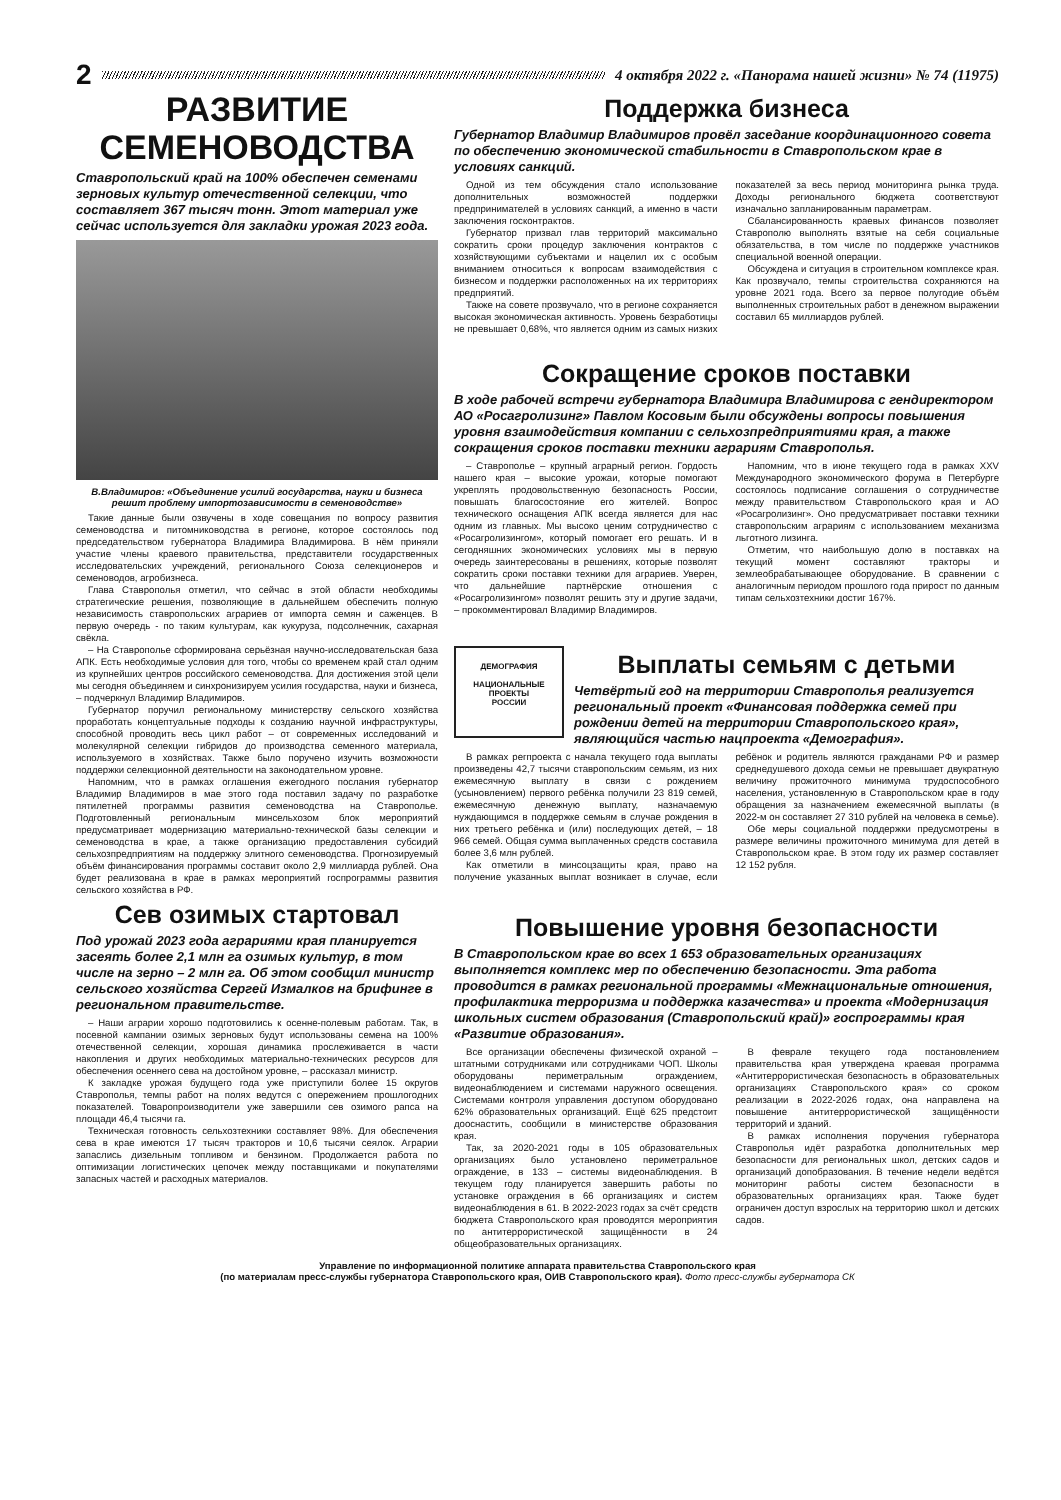2 4 октября 2022 г. «Панорама нашей жизни» № 74 (11975)
РАЗВИТИЕ
СЕМЕНОВОДСТВА
Ставропольский край на 100% обеспечен семенами зерновых культур отечественной селекции, что составляет 367 тысяч тонн. Этот материал уже сейчас используется для закладки урожая 2023 года.
В.Владимиров: «Объединение усилий государства, науки и бизнеса решит проблему импортозависимости в семеноводстве»
Такие данные были озвучены в ходе совещания по вопросу развития семеноводства и питомниководства в регионе, которое состоялось под председательством губернатора Владимира Владимирова. В нём приняли участие члены краевого правительства, представители государственных исследовательских учреждений, регионального Союза селекционеров и семеноводов, агробизнеса.
Глава Ставрополья отметил, что сейчас в этой области необходимы стратегические решения, позволяющие в дальнейшем обеспечить полную независимость ставропольских аграриев от импорта семян и саженцев. В первую очередь - по таким культурам, как кукуруза, подсолнечник, сахарная свёкла.
– На Ставрополье сформирована серьёзная научно-исследовательская база АПК. Есть необходимые условия для того, чтобы со временем край стал одним из крупнейших центров российского семеноводства. Для достижения этой цели мы сегодня объединяем и синхронизируем усилия государства, науки и бизнеса, – подчеркнул Владимир Владимиров.
Губернатор поручил региональному министерству сельского хозяйства проработать концептуальные подходы к созданию научной инфраструктуры, способной проводить весь цикл работ – от современных исследований и молекулярной селекции гибридов до производства семенного материала, используемого в хозяйствах. Также было поручено изучить возможности поддержки селекционной деятельности на законодательном уровне.
Напомним, что в рамках оглашения ежегодного послания губернатор Владимир Владимиров в мае этого года поставил задачу по разработке пятилетней программы развития семеноводства на Ставрополье. Подготовленный региональным минсельхозом блок мероприятий предусматривает модернизацию материально-технической базы селекции и семеноводства в крае, а также организацию предоставления субсидий сельхозпредприятиям на поддержку элитного семеноводства. Прогнозируемый объём финансирования программы составит около 2,9 миллиарда рублей. Она будет реализована в крае в рамках мероприятий госпрограммы развития сельского хозяйства в РФ.
Сев озимых стартовал
Под урожай 2023 года аграриями края планируется засеять более 2,1 млн га озимых культур, в том числе на зерно – 2 млн га. Об этом сообщил министр сельского хозяйства Сергей Измалков на брифинге в региональном правительстве.
– Наши аграрии хорошо подготовились к осенне-полевым работам. Так, в посевной кампании озимых зерновых будут использованы семена на 100% отечественной селекции, хорошая динамика прослеживается в части накопления и других необходимых материально-технических ресурсов для обеспечения осеннего сева на достойном уровне, – рассказал министр.
К закладке урожая будущего года уже приступили более 15 округов Ставрополья, темпы работ на полях ведутся с опережением прошлогодних показателей. Товаропроизводители уже завершили сев озимого рапса на площади 46,4 тысячи га.
Техническая готовность сельхозтехники составляет 98%. Для обеспечения сева в крае имеются 17 тысяч тракторов и 10,6 тысячи сеялок. Аграрии запаслись дизельным топливом и бензином. Продолжается работа по оптимизации логистических цепочек между поставщиками и покупателями запасных частей и расходных материалов.
Поддержка бизнеса
Губернатор Владимир Владимиров провёл заседание координационного совета по обеспечению экономической стабильности в Ставропольском крае в условиях санкций.
Одной из тем обсуждения стало использование дополнительных возможностей поддержки предпринимателей в условиях санкций, а именно в части заключения госконтрактов.
Губернатор призвал глав территорий максимально сократить сроки процедур заключения контрактов с хозяйствующими субъектами и нацелил их с особым вниманием относиться к вопросам взаимодействия с бизнесом и поддержки расположенных на их территориях предприятий.
Также на совете прозвучало, что в регионе сохраняется высокая экономическая активность. Уровень безработицы не превышает 0,68%, что является одним из самых низких показателей за весь период мониторинга рынка труда. Доходы регионального бюджета соответствуют изначально запланированным параметрам.
Сбалансированность краевых финансов позволяет Ставрополю выполнять взятые на себя социальные обязательства, в том числе по поддержке участников специальной военной операции.
Обсуждена и ситуация в строительном комплексе края. Как прозвучало, темпы строительства сохраняются на уровне 2021 года. Всего за первое полугодие объём выполненных строительных работ в денежном выражении составил 65 миллиардов рублей.
Сокращение сроков поставки
В ходе рабочей встречи губернатора Владимира Владимирова с гендиректором АО «Росагролизинг» Павлом Косовым были обсуждены вопросы повышения уровня взаимодействия компании с сельхозпредприятиями края, а также сокращения сроков поставки техники аграриям Ставрополья.
– Ставрополье – крупный аграрный регион. Гордость нашего края – высокие урожаи, которые помогают укреплять продовольственную безопасность России, повышать благосостояние его жителей. Вопрос технического оснащения АПК всегда является для нас одним из главных. Мы высоко ценим сотрудничество с «Росагролизингом», который помогает его решать. И в сегодняшних экономических условиях мы в первую очередь заинтересованы в решениях, которые позволят сократить сроки поставки техники для аграриев. Уверен, что дальнейшие партнёрские отношения с «Росагролизингом» позволят решить эту и другие задачи, – прокомментировал Владимир Владимиров.
Напомним, что в июне текущего года в рамках XXV Международного экономического форума в Петербурге состоялось подписание соглашения о сотрудничестве между правительством Ставропольского края и АО «Росагролизинг». Оно предусматривает поставки техники ставропольским аграриям с использованием механизма льготного лизинга.
Отметим, что наибольшую долю в поставках на текущий момент составляют тракторы и землеобрабатывающее оборудование. В сравнении с аналогичным периодом прошлого года прирост по данным типам сельхозтехники достиг 167%.
ДЕМОГРАФИЯ
НАЦИОНАЛЬНЫЕ
ПРОЕКТЫ
РОССИИ
Выплаты семьям с детьми
Четвёртый год на территории Ставрополья реализуется региональный проект «Финансовая поддержка семей при рождении детей на территории Ставропольского края», являющийся частью нацпроекта «Демография».
В рамках регпроекта с начала текущего года выплаты произведены 42,7 тысячи ставропольским семьям, из них ежемесячную выплату в связи с рождением (усыновлением) первого ребёнка получили 23 819 семей, ежемесячную денежную выплату, назначаемую нуждающимся в поддержке семьям в случае рождения в них третьего ребёнка и (или) последующих детей, – 18 966 семей. Общая сумма выплаченных средств составила более 3,6 млн рублей.
Как отметили в минсоцзащиты края, право на получение указанных выплат возникает в случае, если ребёнок и родитель являются гражданами РФ и размер среднедушевого дохода семьи не превышает двукратную величину прожиточного минимума трудоспособного населения, установленную в Ставропольском крае в году обращения за назначением ежемесячной выплаты (в 2022-м он составляет 27 310 рублей на человека в семье).
Обе меры социальной поддержки предусмотрены в размере величины прожиточного минимума для детей в Ставропольском крае. В этом году их размер составляет 12 152 рубля.
Повышение уровня безопасности
В Ставропольском крае во всех 1 653 образовательных организациях выполняется комплекс мер по обеспечению безопасности. Эта работа проводится в рамках региональной программы «Межнациональные отношения, профилактика терроризма и поддержка казачества» и проекта «Модернизация школьных систем образования (Ставропольский край)» госпрограммы края «Развитие образования».
Все организации обеспечены физической охраной – штатными сотрудниками или сотрудниками ЧОП. Школы оборудованы периметральным ограждением, видеонаблюдением и системами наружного освещения. Системами контроля управления доступом оборудовано 62% образовательных организаций. Ещё 625 предстоит дооснастить, сообщили в министерстве образования края.
Так, за 2020-2021 годы в 105 образовательных организациях было установлено периметральное ограждение, в 133 – системы видеонаблюдения. В текущем году планируется завершить работы по установке ограждения в 66 организациях и систем видеонаблюдения в 61. В 2022-2023 годах за счёт средств бюджета Ставропольского края проводятся мероприятия по антитеррористической защищённости в 24 общеобразовательных организациях.
В феврале текущего года постановлением правительства края утверждена краевая программа «Антитеррористическая безопасность в образовательных организациях Ставропольского края» со сроком реализации в 2022-2026 годах, она направлена на повышение антитеррористической защищённости территорий и зданий.
В рамках исполнения поручения губернатора Ставрополья идёт разработка дополнительных мер безопасности для региональных школ, детских садов и организаций допобразования. В течение недели ведётся мониторинг работы систем безопасности в образовательных организациях края. Также будет ограничен доступ взрослых на территорию школ и детских садов.
Управление по информационной политике аппарата правительства Ставропольского края
(по материалам пресс-службы губернатора Ставропольского края, ОИВ Ставропольского края). Фото пресс-службы губернатора СК